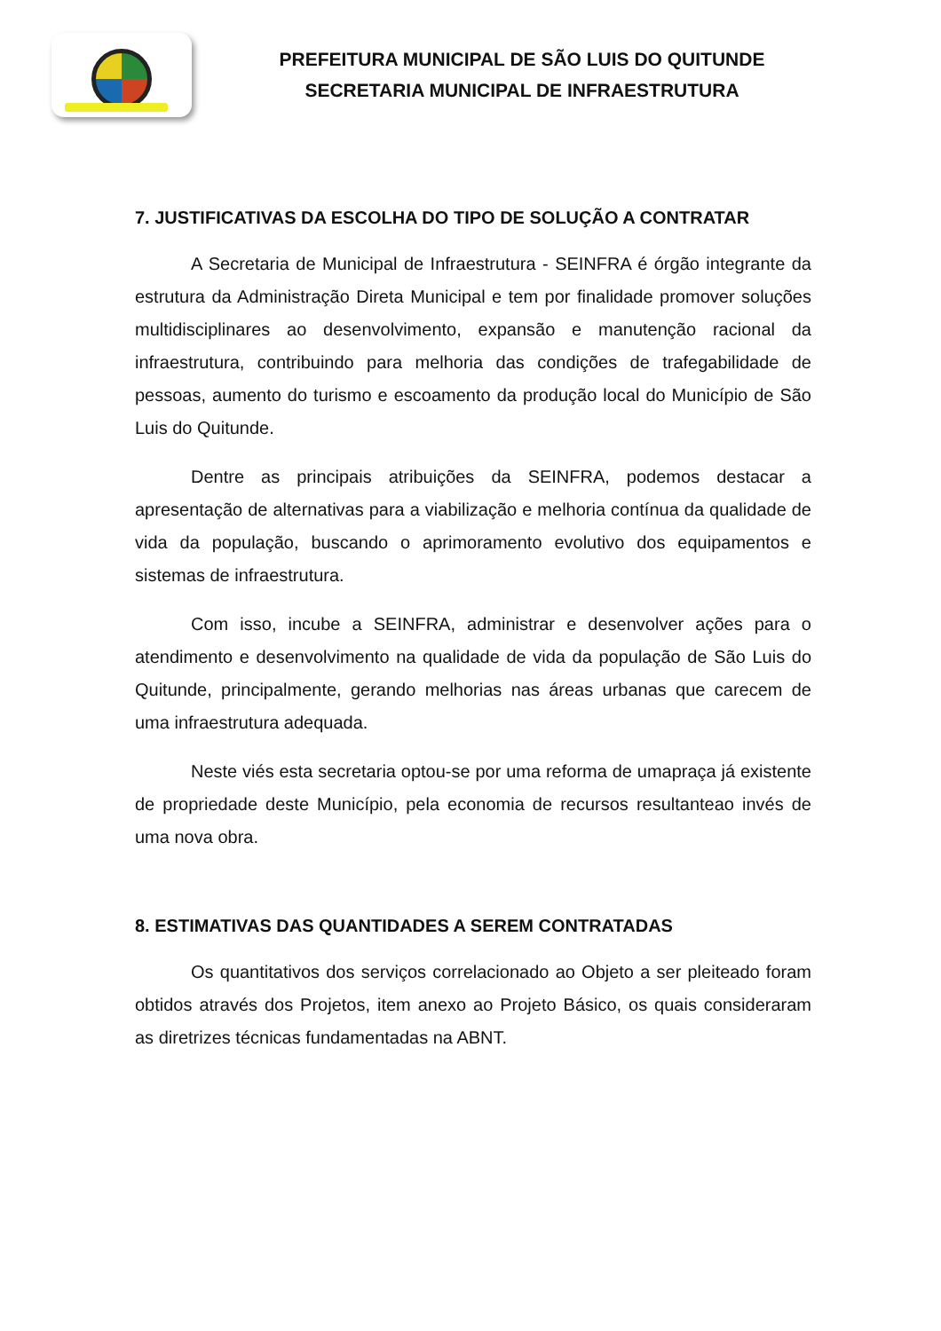PREFEITURA MUNICIPAL DE SÃO LUIS DO QUITUNDE
SECRETARIA MUNICIPAL DE INFRAESTRUTURA
7. JUSTIFICATIVAS DA ESCOLHA DO TIPO DE SOLUÇÃO A CONTRATAR
A Secretaria de Municipal de Infraestrutura - SEINFRA é órgão integrante da estrutura da Administração Direta Municipal e tem por finalidade promover soluções multidisciplinares ao desenvolvimento, expansão e manutenção racional da infraestrutura, contribuindo para melhoria das condições de trafegabilidade de pessoas, aumento do turismo e escoamento da produção local do Município de São Luis do Quitunde.
Dentre as principais atribuições da SEINFRA, podemos destacar a apresentação de alternativas para a viabilização e melhoria contínua da qualidade de vida da população, buscando o aprimoramento evolutivo dos equipamentos e sistemas de infraestrutura.
Com isso, incube a SEINFRA, administrar e desenvolver ações para o atendimento e desenvolvimento na qualidade de vida da população de São Luis do Quitunde, principalmente, gerando melhorias nas áreas urbanas que carecem de uma infraestrutura adequada.
Neste viés esta secretaria optou-se por uma reforma de umapraça já existente de propriedade deste Município, pela economia de recursos resultanteao invés de uma nova obra.
8. ESTIMATIVAS DAS QUANTIDADES A SEREM CONTRATADAS
Os quantitativos dos serviços correlacionado ao Objeto a ser pleiteado foram obtidos através dos Projetos, item anexo ao Projeto Básico, os quais consideraram as diretrizes técnicas fundamentadas na ABNT.